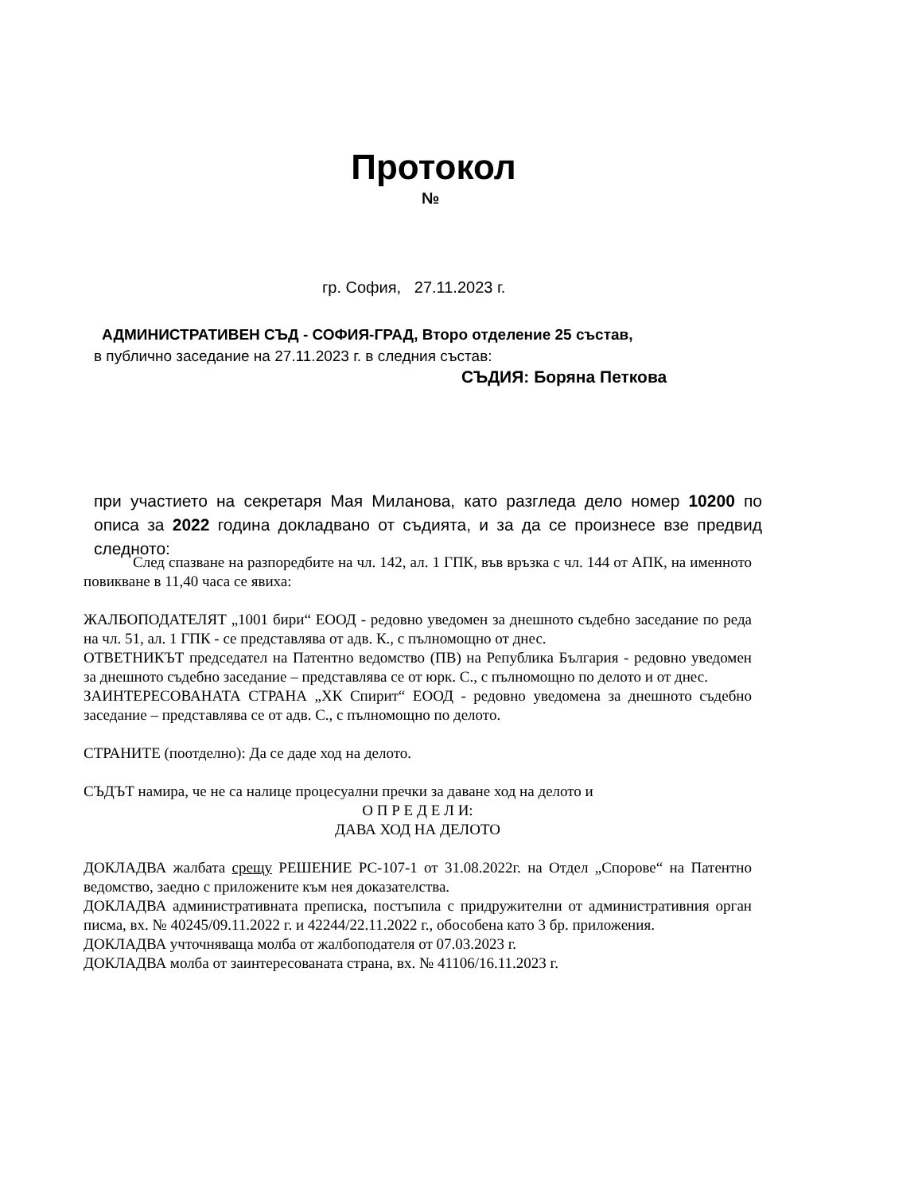Протокол
№
гр. София, 27.11.2023 г.
АДМИНИСТРАТИВЕН СЪД - СОФИЯ-ГРАД, Второ отделение 25 състав,
в публично заседание на 27.11.2023 г. в следния състав:
СЪДИЯ: Боряна Петкова
при участието на секретаря Мая Миланова, като разгледа дело номер 10200 по описа за 2022 година докладвано от съдията, и за да се произнесе взе предвид следното:
След спазване на разпоредбите на чл. 142, ал. 1 ГПК, във връзка с чл. 144 от АПК, на именното повикване в 11,40 часа се явиха:
ЖАЛБОПОДАТЕЛЯТ „1001 бири“ ЕООД - редовно уведомен за днешното съдебно заседание по реда на чл. 51, ал. 1 ГПК - се представлява от адв. К., с пълномощно от днес.
ОТВЕТНИКЪТ председател на Патентно ведомство (ПВ) на Република България - редовно уведомен за днешното съдебно заседание – представлява се от юрк. С., с пълномощно по делото и от днес.
ЗАИНТЕРЕСОВАНАТА СТРАНА „ХК Спирит“ ЕООД - редовно уведомена за днешното съдебно заседание – представлява се от адв. С., с пълномощно по делото.
СТРАНИТЕ (поотделно): Да се даде ход на делото.
СЪДЪТ намира, че не са налице процесуални пречки за даване ход на делото и
О П Р Е Д Е Л И:
ДАВА ХОД НА ДЕЛОТО
ДОКЛАДВА жалбата срещу РЕШЕНИЕ РС-107-1 от 31.08.2022г. на Отдел „Спорове“ на Патентно ведомство, заедно с приложените към нея доказателства.
ДОКЛАДВА административната преписка, постъпила с придружителни от административния орган писма, вх. № 40245/09.11.2022 г. и 42244/22.11.2022 г., обособена като 3 бр. приложения.
ДОКЛАДВА учточняваща молба от жалбоподателя от 07.03.2023 г.
ДОКЛАДВА молба от заинтересованата страна, вх. № 41106/16.11.2023 г.